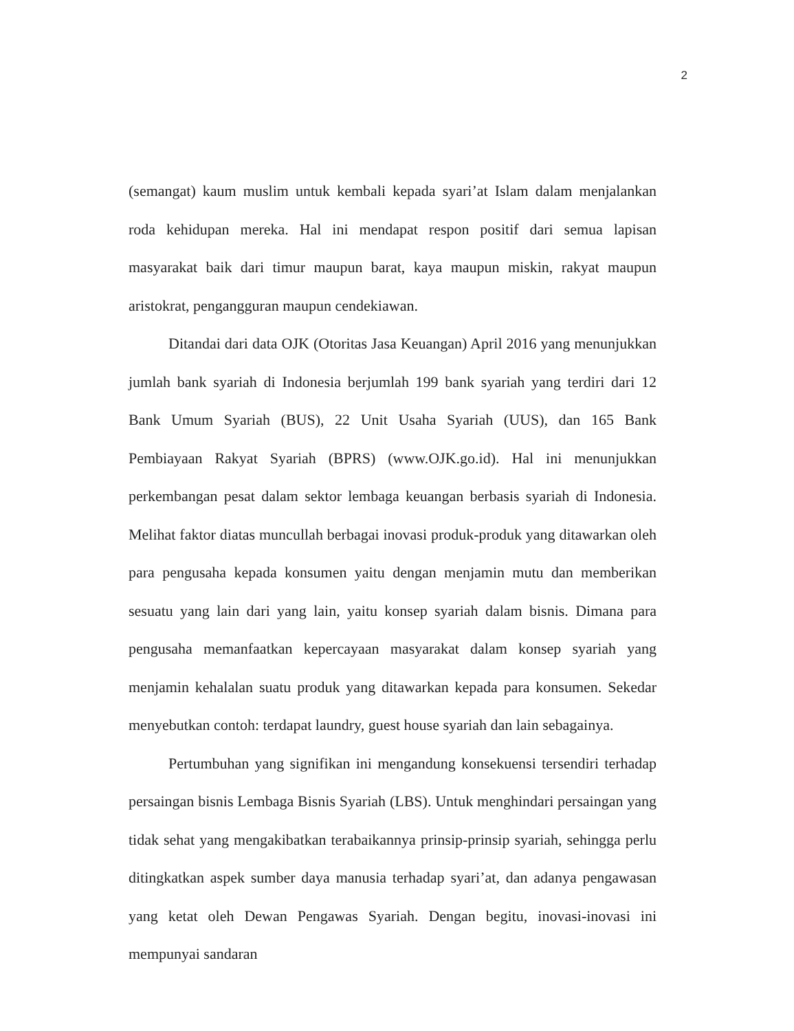2
(semangat) kaum muslim untuk kembali kepada syari’at Islam dalam menjalankan roda kehidupan mereka. Hal ini mendapat respon positif dari semua lapisan masyarakat baik dari timur maupun barat, kaya maupun miskin, rakyat maupun aristokrat, pengangguran maupun cendekiawan.
Ditandai dari data OJK (Otoritas Jasa Keuangan) April 2016 yang menunjukkan jumlah bank syariah di Indonesia berjumlah 199 bank syariah yang terdiri dari 12 Bank Umum Syariah (BUS), 22 Unit Usaha Syariah (UUS), dan 165 Bank Pembiayaan Rakyat Syariah (BPRS) (www.OJK.go.id). Hal ini menunjukkan perkembangan pesat dalam sektor lembaga keuangan berbasis syariah di Indonesia. Melihat faktor diatas muncullah berbagai inovasi produk-produk yang ditawarkan oleh para pengusaha kepada konsumen yaitu dengan menjamin mutu dan memberikan sesuatu yang lain dari yang lain, yaitu konsep syariah dalam bisnis. Dimana para pengusaha memanfaatkan kepercayaan masyarakat dalam konsep syariah yang menjamin kehalalan suatu produk yang ditawarkan kepada para konsumen. Sekedar menyebutkan contoh: terdapat laundry, guest house syariah dan lain sebagainya.
Pertumbuhan yang signifikan ini mengandung konsekuensi tersendiri terhadap persaingan bisnis Lembaga Bisnis Syariah (LBS). Untuk menghindari persaingan yang tidak sehat yang mengakibatkan terabaikannya prinsip-prinsip syariah, sehingga perlu ditingkatkan aspek sumber daya manusia terhadap syari’at, dan adanya pengawasan yang ketat oleh Dewan Pengawas Syariah. Dengan begitu, inovasi-inovasi ini mempunyai sandaran